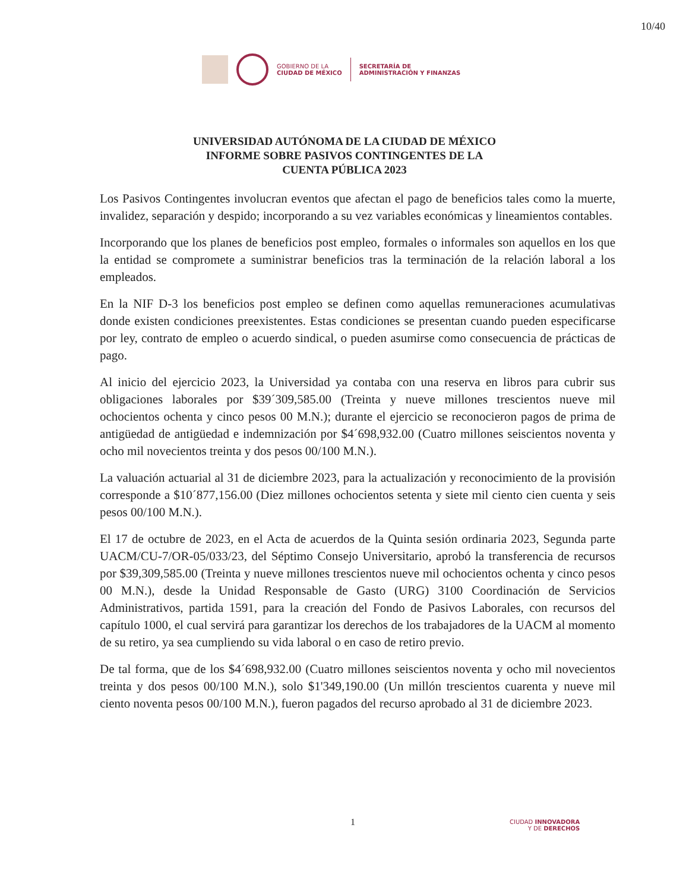10/40
GOBIERNO DE LA
CIUDAD DE MÉXICO
SECRETARÍA DE
ADMINISTRACIÓN Y FINANZAS
UNIVERSIDAD AUTÓNOMA DE LA CIUDAD DE MÉXICO
INFORME SOBRE PASIVOS CONTINGENTES DE LA
CUENTA PÚBLICA 2023
Los Pasivos Contingentes involucran eventos que afectan el pago de beneficios tales como la muerte, invalidez, separación y despido; incorporando a su vez variables económicas y lineamientos contables.
Incorporando que los planes de beneficios post empleo, formales o informales son aquellos en los que la entidad se compromete a suministrar beneficios tras la terminación de la relación laboral a los empleados.
En la NIF D-3 los beneficios post empleo se definen como aquellas remuneraciones acumulativas donde existen condiciones preexistentes. Estas condiciones se presentan cuando pueden especificarse por ley, contrato de empleo o acuerdo sindical, o pueden asumirse como consecuencia de prácticas de pago.
Al inicio del ejercicio 2023, la Universidad ya contaba con una reserva en libros para cubrir sus obligaciones laborales por $39´309,585.00 (Treinta y nueve millones trescientos nueve mil ochocientos ochenta y cinco pesos 00 M.N.); durante el ejercicio se reconocieron pagos de prima de antigüedad de antigüedad e indemnización por $4´698,932.00 (Cuatro millones seiscientos noventa y ocho mil novecientos treinta y dos pesos 00/100 M.N.).
La valuación actuarial al 31 de diciembre 2023, para la actualización y reconocimiento de la provisión corresponde a $10´877,156.00 (Diez millones ochocientos setenta y siete mil ciento cien cuenta y seis pesos 00/100 M.N.).
El 17 de octubre de 2023, en el Acta de acuerdos de la Quinta sesión ordinaria 2023, Segunda parte UACM/CU-7/OR-05/033/23, del Séptimo Consejo Universitario, aprobó la transferencia de recursos por $39,309,585.00 (Treinta y nueve millones trescientos nueve mil ochocientos ochenta y cinco pesos 00 M.N.), desde la Unidad Responsable de Gasto (URG) 3100 Coordinación de Servicios Administrativos, partida 1591, para la creación del Fondo de Pasivos Laborales, con recursos del capítulo 1000, el cual servirá para garantizar los derechos de los trabajadores de la UACM al momento de su retiro, ya sea cumpliendo su vida laboral o en caso de retiro previo.
De tal forma, que de los $4´698,932.00 (Cuatro millones seiscientos noventa y ocho mil novecientos treinta y dos pesos 00/100 M.N.), solo $1'349,190.00 (Un millón trescientos cuarenta y nueve mil ciento noventa pesos 00/100 M.N.), fueron pagados del recurso aprobado al 31 de diciembre 2023.
1
CIUDAD INNOVADORA
Y DE DERECHOS